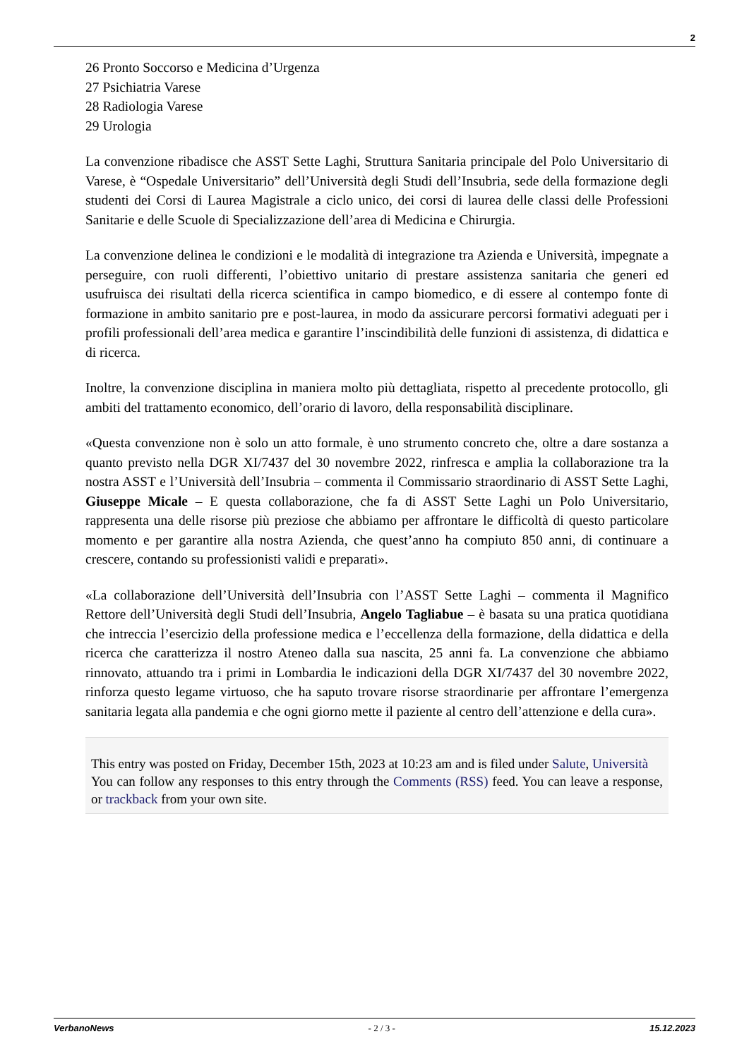2
26 Pronto Soccorso e Medicina d’Urgenza
27 Psichiatria Varese
28 Radiologia Varese
29 Urologia
La convenzione ribadisce che ASST Sette Laghi, Struttura Sanitaria principale del Polo Universitario di Varese, è “Ospedale Universitario” dell’Università degli Studi dell’Insubria, sede della formazione degli studenti dei Corsi di Laurea Magistrale a ciclo unico, dei corsi di laurea delle classi delle Professioni Sanitarie e delle Scuole di Specializzazione dell’area di Medicina e Chirurgia.
La convenzione delinea le condizioni e le modalità di integrazione tra Azienda e Università, impegnate a perseguire, con ruoli differenti, l’obiettivo unitario di prestare assistenza sanitaria che generi ed usufruisca dei risultati della ricerca scientifica in campo biomedico, e di essere al contempo fonte di formazione in ambito sanitario pre e post-laurea, in modo da assicurare percorsi formativi adeguati per i profili professionali dell’area medica e garantire l’inscindibilità delle funzioni di assistenza, di didattica e di ricerca.
Inoltre, la convenzione disciplina in maniera molto più dettagliata, rispetto al precedente protocollo, gli ambiti del trattamento economico, dell’orario di lavoro, della responsabilità disciplinare.
«Questa convenzione non è solo un atto formale, è uno strumento concreto che, oltre a dare sostanza a quanto previsto nella DGR XI/7437 del 30 novembre 2022, rinfresca e amplia la collaborazione tra la nostra ASST e l’Università dell’Insubria – commenta il Commissario straordinario di ASST Sette Laghi, Giuseppe Micale – E questa collaborazione, che fa di ASST Sette Laghi un Polo Universitario, rappresenta una delle risorse più preziose che abbiamo per affrontare le difficoltà di questo particolare momento e per garantire alla nostra Azienda, che quest’anno ha compiuto 850 anni, di continuare a crescere, contando su professionisti validi e preparati».
«La collaborazione dell’Università dell’Insubria con l’ASST Sette Laghi – commenta il Magnifico Rettore dell’Università degli Studi dell’Insubria, Angelo Tagliabue – è basata su una pratica quotidiana che intreccia l’esercizio della professione medica e l’eccellenza della formazione, della didattica e della ricerca che caratterizza il nostro Ateneo dalla sua nascita, 25 anni fa. La convenzione che abbiamo rinnovato, attuando tra i primi in Lombardia le indicazioni della DGR XI/7437 del 30 novembre 2022, rinforza questo legame virtuoso, che ha saputo trovare risorse straordinarie per affrontare l’emergenza sanitaria legata alla pandemia e che ogni giorno mette il paziente al centro dell’attenzione e della cura».
This entry was posted on Friday, December 15th, 2023 at 10:23 am and is filed under Salute, Università
You can follow any responses to this entry through the Comments (RSS) feed. You can leave a response, or trackback from your own site.
VerbanoNews - 2 / 3 - 15.12.2023